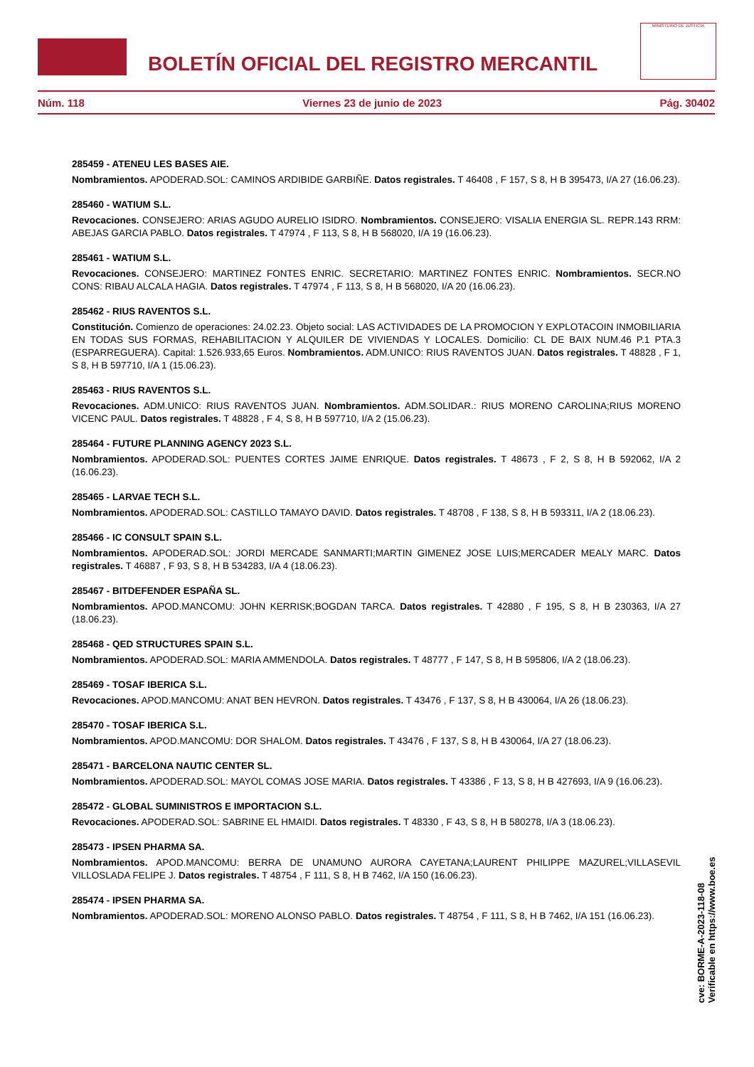BOLETÍN OFICIAL DEL REGISTRO MERCANTIL
MINISTERIO DE JUSTICIA
Núm. 118 Viernes 23 de junio de 2023 Pág. 30402
285459 - ATENEU LES BASES AIE.
Nombramientos. APODERAD.SOL: CAMINOS ARDIBIDE GARBIÑE. Datos registrales. T 46408 , F 157, S 8, H B 395473, I/A 27 (16.06.23).
285460 - WATIUM S.L.
Revocaciones. CONSEJERO: ARIAS AGUDO AURELIO ISIDRO. Nombramientos. CONSEJERO: VISALIA ENERGIA SL. REPR.143 RRM: ABEJAS GARCIA PABLO. Datos registrales. T 47974 , F 113, S 8, H B 568020, I/A 19 (16.06.23).
285461 - WATIUM S.L.
Revocaciones. CONSEJERO: MARTINEZ FONTES ENRIC. SECRETARIO: MARTINEZ FONTES ENRIC. Nombramientos. SECR.NO CONS: RIBAU ALCALA HAGIA. Datos registrales. T 47974 , F 113, S 8, H B 568020, I/A 20 (16.06.23).
285462 - RIUS RAVENTOS S.L.
Constitución. Comienzo de operaciones: 24.02.23. Objeto social: LAS ACTIVIDADES DE LA PROMOCION Y EXPLOTACOIN INMOBILIARIA EN TODAS SUS FORMAS, REHABILITACION Y ALQUILER DE VIVIENDAS Y LOCALES. Domicilio: CL DE BAIX NUM.46 P.1 PTA.3 (ESPARREGUERA). Capital: 1.526.933,65 Euros. Nombramientos. ADM.UNICO: RIUS RAVENTOS JUAN. Datos registrales. T 48828 , F 1, S 8, H B 597710, I/A 1 (15.06.23).
285463 - RIUS RAVENTOS S.L.
Revocaciones. ADM.UNICO: RIUS RAVENTOS JUAN. Nombramientos. ADM.SOLIDAR.: RIUS MORENO CAROLINA;RIUS MORENO VICENC PAUL. Datos registrales. T 48828 , F 4, S 8, H B 597710, I/A 2 (15.06.23).
285464 - FUTURE PLANNING AGENCY 2023 S.L.
Nombramientos. APODERAD.SOL: PUENTES CORTES JAIME ENRIQUE. Datos registrales. T 48673 , F 2, S 8, H B 592062, I/A 2 (16.06.23).
285465 - LARVAE TECH S.L.
Nombramientos. APODERAD.SOL: CASTILLO TAMAYO DAVID. Datos registrales. T 48708 , F 138, S 8, H B 593311, I/A 2 (18.06.23).
285466 - IC CONSULT SPAIN S.L.
Nombramientos. APODERAD.SOL: JORDI MERCADE SANMARTI;MARTIN GIMENEZ JOSE LUIS;MERCADER MEALY MARC. Datos registrales. T 46887 , F 93, S 8, H B 534283, I/A 4 (18.06.23).
285467 - BITDEFENDER ESPAÑA SL.
Nombramientos. APOD.MANCOMU: JOHN KERRISK;BOGDAN TARCA. Datos registrales. T 42880 , F 195, S 8, H B 230363, I/A 27 (18.06.23).
285468 - QED STRUCTURES SPAIN S.L.
Nombramientos. APODERAD.SOL: MARIA AMMENDOLA. Datos registrales. T 48777 , F 147, S 8, H B 595806, I/A 2 (18.06.23).
285469 - TOSAF IBERICA S.L.
Revocaciones. APOD.MANCOMU: ANAT BEN HEVRON. Datos registrales. T 43476 , F 137, S 8, H B 430064, I/A 26 (18.06.23).
285470 - TOSAF IBERICA S.L.
Nombramientos. APOD.MANCOMU: DOR SHALOM. Datos registrales. T 43476 , F 137, S 8, H B 430064, I/A 27 (18.06.23).
285471 - BARCELONA NAUTIC CENTER SL.
Nombramientos. APODERAD.SOL: MAYOL COMAS JOSE MARIA. Datos registrales. T 43386 , F 13, S 8, H B 427693, I/A 9 (16.06.23).
285472 - GLOBAL SUMINISTROS E IMPORTACION S.L.
Revocaciones. APODERAD.SOL: SABRINE EL HMAIDI. Datos registrales. T 48330 , F 43, S 8, H B 580278, I/A 3 (18.06.23).
285473 - IPSEN PHARMA SA.
Nombramientos. APOD.MANCOMU: BERRA DE UNAMUNO AURORA CAYETANA;LAURENT PHILIPPE MAZUREL;VILLASEVIL VILLOSLADA FELIPE J. Datos registrales. T 48754 , F 111, S 8, H B 7462, I/A 150 (16.06.23).
285474 - IPSEN PHARMA SA.
Nombramientos. APODERAD.SOL: MORENO ALONSO PABLO. Datos registrales. T 48754 , F 111, S 8, H B 7462, I/A 151 (16.06.23).
cve: BORME-A-2023-118-08
Verificable en https://www.boe.es